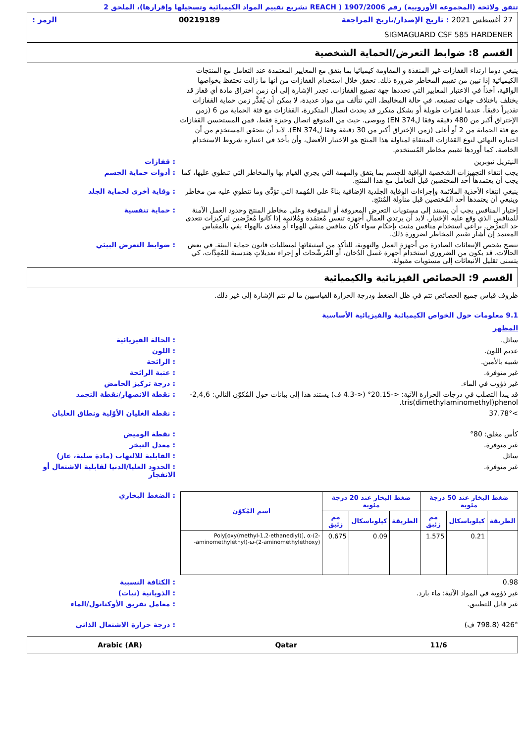تتفق ولائحة (المجموعة الأوروبية) رقم 1907/2006 ( REACH تشريع تقييم المواد الكيميائية وتسجيلها وإقرارها)، الملحق 2
27 أغسطس 2021 : تاريخ الإصدار/تاريخ المراجعة 00219189 الرمز :
SIGMAGUARD CSF 585 HARDENER
القسم 8: ضوابط التعرض/الحماية الشخصية
ينبغي دوما ارتداء القفازات غير المنفذة و المقاومة كيميائيا بما يتفق مع المعايير المعتمدة عند التعامل مع المنتجات الكيميائية إذا تبين من تقييم المخاطر ضرورة ذلك. تحقق خلال استخدام القفازات من أنها ما زالت تحتفظ بخواصها الواقية، آخذاً في الاعتبار المعايير التي تحددها جهة تصنيع القفازات. تجدر الإشارة إلى أن زمن اختراق مادة أي قفاز قد يختلف باختلاف جهات تصنيعه. في حالة المخاليط، التي تتألف من مواد عديدة، لا يمكن أن يُقدَّر زمن حماية القفازات تقديراً دقيقاً. عندما لفترات طويلة أو بشكل متكرر قد يحدث اتصال المتكررة، القفازات مع فئة الحماية من 6 (زمن الإختراق أكبر من 480 دقيقة وفقا لEN 374) ويوصى. حيث من المتوقع اتصال وجيزة فقط، فمن المستحسن القفازات مع فئة الحماية من 2 أو أعلى (زمن الإختراق أكبر من 30 دقيقة وفقا لEN 374). لابد أن يتحقق المستخدِم من أن اختياره النهائي لنوع القفازات المنتقاة لمناولة هذا المنتَج هو الاختيار الأفضل، وأن يأخذ في اعتباره شروط الاستخدام الخاصة، كما أوردها تقييم مخاطر المُستخدم.
النيتريل نيوبرين : قفازات
يجب انتقاء التجهيزات الشخصية الواقية للجسم بما يتفق والمهمة التي يجري القيام بها والمخاطر التي تنطوي عليها، كما يجب أن يعتمدها أحد المختصين قبل التعامل مع هذا المنتج.
: أدوات حماية الجسم
ينبغي انتقاء الأحذية الملائمة وإجراءات الوقاية الجلدية الإضافية بناءً على المُهمة التي تؤدَّى وما تنطوي عليه من مخاطر وينبغي أن يعتمدها أحد المُختصين قبل مناولة المُنتَج.
: وقاية أخرى لحماية الجلد
إختيار المنافس يجب أن يستند إلى مستويات التعرض المعروفة أو المتوقعة وعلى مخاطر المنتج وحدود العمل الآمنة للمنافس الذي وقع عليه الإختيار. لابد أن يرتدي العمال أجهزة تنفس مُعتمَدة ومُلائمة إذا كانوا مُعرَّضين لتركيزات تتعدى حد التعرُّض. براعي استخدام منافس مثبت بإحكام سواء كان منافس منقي للهواء أو مغذى بالهواء يفي بالمقياس المعتمد إن أشار تقييم المخاطر لضرورة ذلك.
: حماية تنفسية
ننصح بفحص الإنبعاثات الصادرة من أجهزة العمل والتهوية، للتأكد من استيفائها لمتطلبات قانون حماية البيئة. في بعض الحالات، قد يكون من الضروري استخدام أجهزة غسل الدُخان، أو المُرشّحات أو إجراء تعديلاتٍ هندسية للمُعِدَّات، كي يتسنى تقليل الانبعاثات إلى مستويات مقبولة.
: ضوابط التعرض البيئي
القسم 9: الخصائص الفيزيائية والكيميائية
ظروف قياس جميع الخصائص تتم في ظل الضغط ودرجة الحرارة القياسيين ما لم تتم الإشارة إلى غير ذلك.
9.1 معلومات حول الخواص الكيميائية والفيزيائية الأساسية
المظهر
سائل. : الحالة الفيزيائية
عديم اللون. : اللون
شبيه بالأمين. : الرائحة
غير متوفرة. : عتبة الرائحة
غير ذؤوب في الماء. : درجة تركيز الحامض
قد يبدأ التصلب في درجات الحرارة الآتية: <-20.15° (<-4.3 ف) يستند هذا إلى بيانات حول المُكوّن التالي: 2,4,6-tris(dimethylaminomethyl)phenol.
: نقطة الانصهار/نقطة التجمد
>37.78° : نقطة الغليان الأوّلية ونطاق الغليان
كأس مغلق: 80° : نقطة الوميض
غير متوفرة. : معدل التبخر
سائل : القابلية للالتهاب (مادة صلبة، غاز)
غير متوفرة. : الحدود العليا/الدنيا لقابلية الاشتعال أو الانفجار
| ضغط البخار عند 50 درجة مئوية | | | ضغط البخار عند 20 درجة مئوية | | | اسم المُكوّن |
| --- | --- | --- | --- | --- | --- | --- |
| الطريقة | كيلوباسكال | مم زئبق | الطريقة | كيلوباسكال | مم زئبق | |
| | 0.21 | 1.575 | | 0.09 | 0.675 | Poly[oxy(methyl-1,2-ethanediyl)], α-(2-aminomethylethyl)-ω-(2-aminomethylethoxy)- |
: الضغط البخاري
0.98 : الكثافة النسبية
غير ذؤوبة في المواد الآتية: ماء بارد.
: الذوبانية (نيات)
غير قابل للتطبيق. : معامل تفريق الأوكتانول/الماء
426° (798.8 ف) : درجة حرارة الاشتعال الذاتي
11/6 Qatar Arabic (AR)